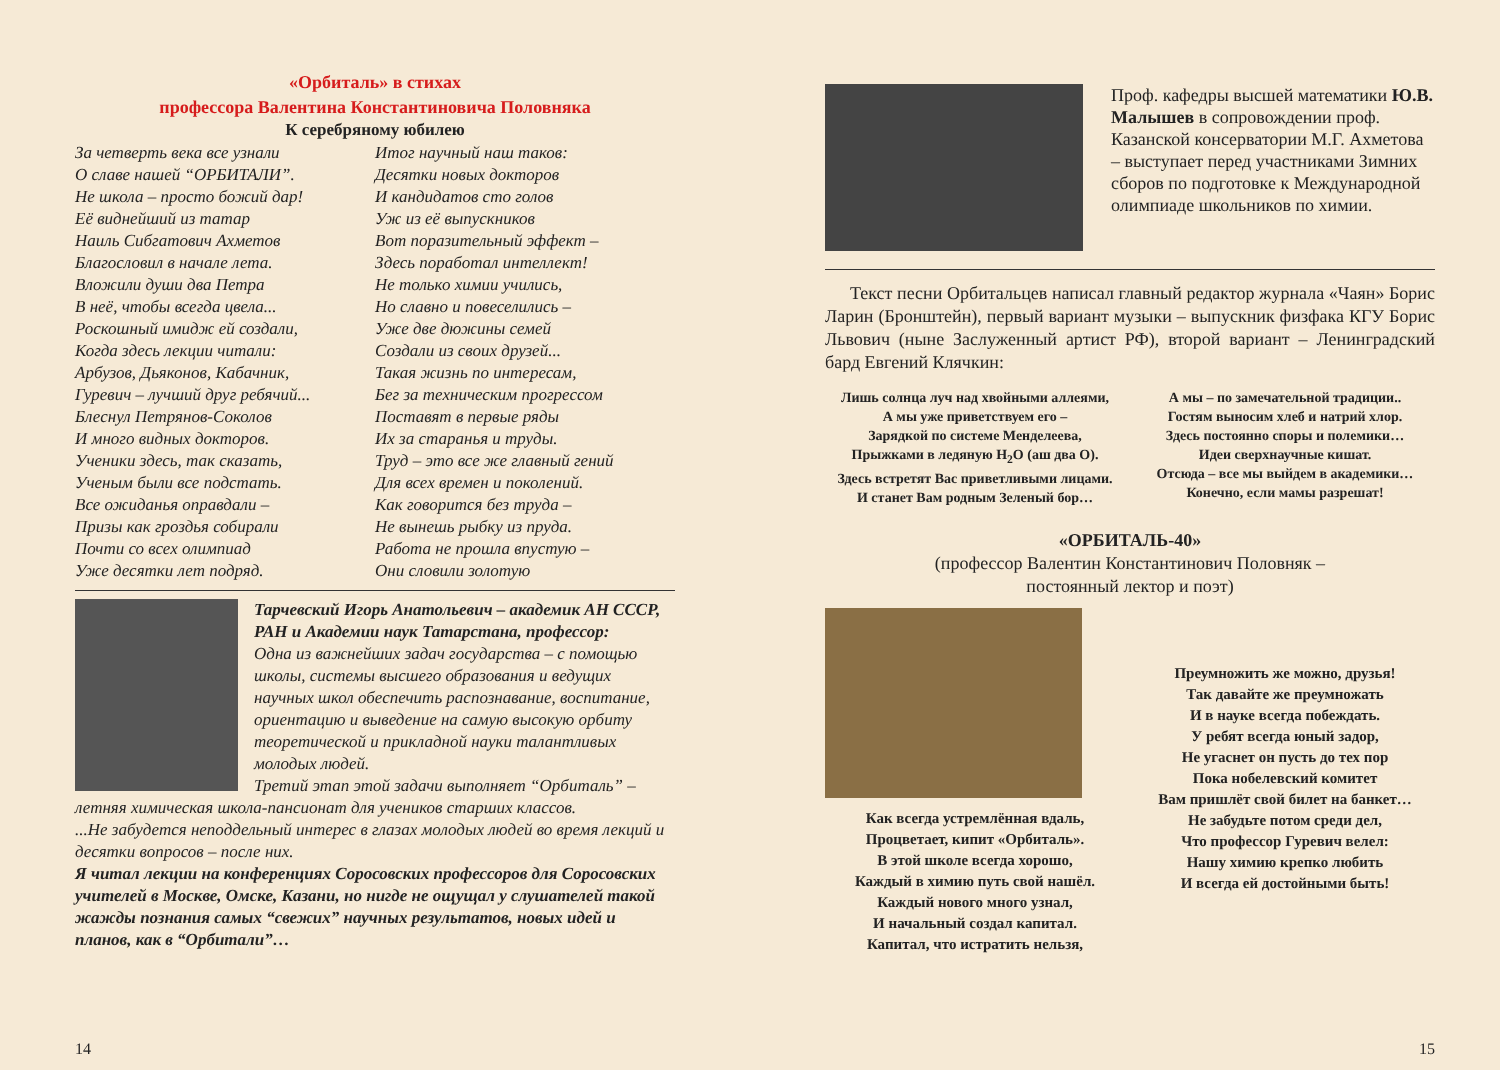«Орбиталь» в стихах
профессора Валентина Константиновича Половняка
К серебряному юбилею
За четверть века все узнали
О славе нашей “ОРБИТАЛИ”.
Не школа – просто божий дар!
Её виднейший из татар
Наиль Сибгатович Ахметов
Благословил в начале лета.
Вложили души два Петра
В неё, чтобы всегда цвела...
Роскошный имидж ей создали,
Когда здесь лекции читали:
Арбузов, Дьяконов, Кабачник,
Гуревич – лучший друг ребячий...
Блеснул Петрянов-Соколов
И много видных докторов.
Ученики здесь, так сказать,
Ученым были все подстать.
Все ожиданья оправдали –
Призы как гроздья собирали
Почти со всех олимпиад
Уже десятки лет подряд.
Итог научный наш таков:
Десятки новых докторов
И кандидатов сто голов
Уж из её выпускников
Вот поразительный эффект –
Здесь поработал интеллект!
Не только химии учились,
Но славно и повеселились –
Уже две дюжины семей
Создали из своих друзей...
Такая жизнь по интересам,
Бег за техническим прогрессом
Поставят в первые ряды
Их за старанья и труды.
Труд – это все же главный гений
Для всех времен и поколений.
Как говорится без труда –
Не вынешь рыбку из пруда.
Работа не прошла впустую –
Они словили золотую
Тарчевский Игорь Анатольевич – академик АН СССР, РАН и Академии наук Татарстана, профессор:
Одна из важнейших задач государства – с помощью школы, системы высшего образования и ведущих научных школ обеспечить распознавание, воспитание, ориентацию и выведение на самую высокую орбиту теоретической и прикладной науки талантливых молодых людей.
Третий этап этой задачи выполняет “Орбиталь” – летняя химическая школа-пансионат для учеников старших классов.
...Не забудется неподдельный интерес в глазах молодых людей во время лекций и десятки вопросов – после них.
Я читал лекции на конференциях Соросовских профессоров для Соросовских учителей в Москве, Омске, Казани, но нигде не ощущал у слушателей такой жажды познания самых “свежих” научных результатов, новых идей и планов, как в “Орбитали”…
14
Проф. кафедры высшей математики Ю.В. Малышев в сопровождении проф. Казанской консерватории М.Г. Ахметова – выступает перед участниками Зимних сборов по подготовке к Международной олимпиаде школьников по химии.
Текст песни Орбитальцев написал главный редактор журнала «Чаян» Борис Ларин (Бронштейн), первый вариант музыки – выпускник физфака КГУ Борис Львович (ныне Заслуженный артист РФ), второй вариант – Ленинградский бард Евгений Клячкин:
Лишь солнца луч над хвойными аллеями,
А мы уже приветствуем его –
Зарядкой по системе Менделеева,
Прыжками в ледяную H<sub>2</sub>O (аш два О).
Здесь встретят Вас приветливыми лицами.
И станет Вам родным Зеленый бор…
А мы – по замечательной традиции..
Гостям выносим хлеб и натрий хлор.
Здесь постоянно споры и полемики…
Идеи сверхнаучные кишат.
Отсюда – все мы выйдем в академики…
Конечно, если мамы разрешат!
«ОРБИТАЛЬ-40»
(профессор Валентин Константинович Половняк –
постоянный лектор и поэт)
Как всегда устремлённая вдаль,
Процветает, кипит «Орбиталь».
В этой школе всегда хорошо,
Каждый в химию путь свой нашёл.
Каждый нового много узнал,
И начальный создал капитал.
Капитал, что истратить нельзя,
Преумножить же можно, друзья!
Так давайте же преумножать
И в науке всегда побеждать.
У ребят всегда юный задор,
Не угаснет он пусть до тех пор
Пока нобелевский комитет
Вам пришлёт свой билет на банкет…
Не забудьте потом среди дел,
Что профессор Гуревич велел:
Нашу химию крепко любить
И всегда ей достойными быть!
15